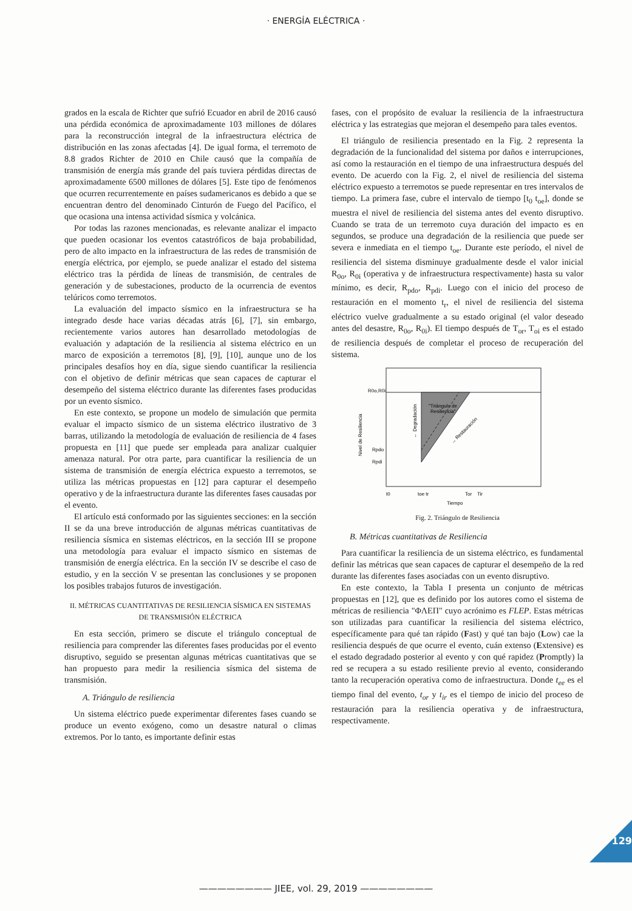· ENERGÍA ELÉCTRICA ·
grados en la escala de Richter que sufrió Ecuador en abril de 2016 causó una pérdida económica de aproximadamente 103 millones de dólares para la reconstrucción integral de la infraestructura eléctrica de distribución en las zonas afectadas [4]. De igual forma, el terremoto de 8.8 grados Richter de 2010 en Chile causó que la compañía de transmisión de energía más grande del país tuviera pérdidas directas de aproximadamente 6500 millones de dólares [5]. Este tipo de fenómenos que ocurren recurrentemente en países sudamericanos es debido a que se encuentran dentro del denominado Cinturón de Fuego del Pacífico, el que ocasiona una intensa actividad sísmica y volcánica.
Por todas las razones mencionadas, es relevante analizar el impacto que pueden ocasionar los eventos catastróficos de baja probabilidad, pero de alto impacto en la infraestructura de las redes de transmisión de energía eléctrica, por ejemplo, se puede analizar el estado del sistema eléctrico tras la pérdida de líneas de transmisión, de centrales de generación y de subestaciones, producto de la ocurrencia de eventos telúricos como terremotos.
La evaluación del impacto sísmico en la infraestructura se ha integrado desde hace varias décadas atrás [6], [7], sin embargo, recientemente varios autores han desarrollado metodologías de evaluación y adaptación de la resiliencia al sistema eléctrico en un marco de exposición a terremotos [8], [9], [10], aunque uno de los principales desafíos hoy en día, sigue siendo cuantificar la resiliencia con el objetivo de definir métricas que sean capaces de capturar el desempeño del sistema eléctrico durante las diferentes fases producidas por un evento sísmico.
En este contexto, se propone un modelo de simulación que permita evaluar el impacto sísmico de un sistema eléctrico ilustrativo de 3 barras, utilizando la metodología de evaluación de resiliencia de 4 fases propuesta en [11] que puede ser empleada para analizar cualquier amenaza natural. Por otra parte, para cuantificar la resiliencia de un sistema de transmisión de energía eléctrica expuesto a terremotos, se utiliza las métricas propuestas en [12] para capturar el desempeño operativo y de la infraestructura durante las diferentes fases causadas por el evento.
El artículo está conformado por las siguientes secciones: en la sección II se da una breve introducción de algunas métricas cuantitativas de resiliencia sísmica en sistemas eléctricos, en la sección III se propone una metodología para evaluar el impacto sísmico en sistemas de transmisión de energía eléctrica. En la sección IV se describe el caso de estudio, y en la sección V se presentan las conclusiones y se proponen los posibles trabajos futuros de investigación.
II. MÉTRICAS CUANTITATIVAS DE RESILIENCIA SÍSMICA EN SISTEMAS DE TRANSMISIÓN ELÉCTRICA
En esta sección, primero se discute el triángulo conceptual de resiliencia para comprender las diferentes fases producidas por el evento disruptivo, seguido se presentan algunas métricas cuantitativas que se han propuesto para medir la resiliencia sísmica del sistema de transmisión.
A. Triángulo de resiliencia
Un sistema eléctrico puede experimentar diferentes fases cuando se produce un evento exógeno, como un desastre natural o climas extremos. Por lo tanto, es importante definir estas
fases, con el propósito de evaluar la resiliencia de la infraestructura eléctrica y las estrategias que mejoran el desempeño para tales eventos.
El triángulo de resiliencia presentado en la Fig. 2 representa la degradación de la funcionalidad del sistema por daños e interrupciones, así como la restauración en el tiempo de una infraestructura después del evento. De acuerdo con la Fig. 2, el nivel de resiliencia del sistema eléctrico expuesto a terremotos se puede representar en tres intervalos de tiempo. La primera fase, cubre el intervalo de tiempo [t<sub>0</sub> t<sub>oe</sub>], donde se muestra el nivel de resiliencia del sistema antes del evento disruptivo. Cuando se trata de un terremoto cuya duración del impacto es en segundos, se produce una degradación de la resiliencia que puede ser severa e inmediata en el tiempo t<sub>oe</sub>. Durante este período, el nivel de resiliencia del sistema disminuye gradualmente desde el valor inicial R<sub>0o</sub>, R<sub>0i</sub> (operativa y de infraestructura respectivamente) hasta su valor mínimo, es decir, R<sub>pdo</sub>, R<sub>pdi</sub>. Luego con el inicio del proceso de restauración en el momento t<sub>r</sub>, el nivel de resiliencia del sistema eléctrico vuelve gradualmente a su estado original (el valor deseado antes del desastre, R<sub>0o</sub>, R<sub>0i</sub>). El tiempo después de T<sub>or</sub>, T<sub>oi</sub> es el estado de resiliencia después de completar el proceso de recuperación del sistema.
R0o,R0i
Rpdo
Rpdi
"Triángulo de
Resiliencia"
Nivel de Resiliencia
← Degradación
→ Restauración
t0
toe tr
Tor
Tir
Tiempo
Fig. 2. Triángulo de Resiliencia
B. Métricas cuantitativas de Resiliencia
Para cuantificar la resiliencia de un sistema eléctrico, es fundamental definir las métricas que sean capaces de capturar el desempeño de la red durante las diferentes fases asociadas con un evento disruptivo.
En este contexto, la Tabla I presenta un conjunto de métricas propuestas en [12], que es definido por los autores como el sistema de métricas de resiliencia "ΦΛΕΠ" cuyo acrónimo es FLEP. Estas métricas son utilizadas para cuantificar la resiliencia del sistema eléctrico, específicamente para qué tan rápido (Fast) y qué tan bajo (Low) cae la resiliencia después de que ocurre el evento, cuán extenso (Extensive) es el estado degradado posterior al evento y con qué rapidez (Promptly) la red se recupera a su estado resiliente previo al evento, considerando tanto la recuperación operativa como de infraestructura. Donde t<sub>ee</sub> es el tiempo final del evento, t<sub>or</sub> y t<sub>ir</sub> es el tiempo de inicio del proceso de restauración para la resiliencia operativa y de infraestructura, respectivamente.
———————— JIEE, vol. 29, 2019 ————————
129